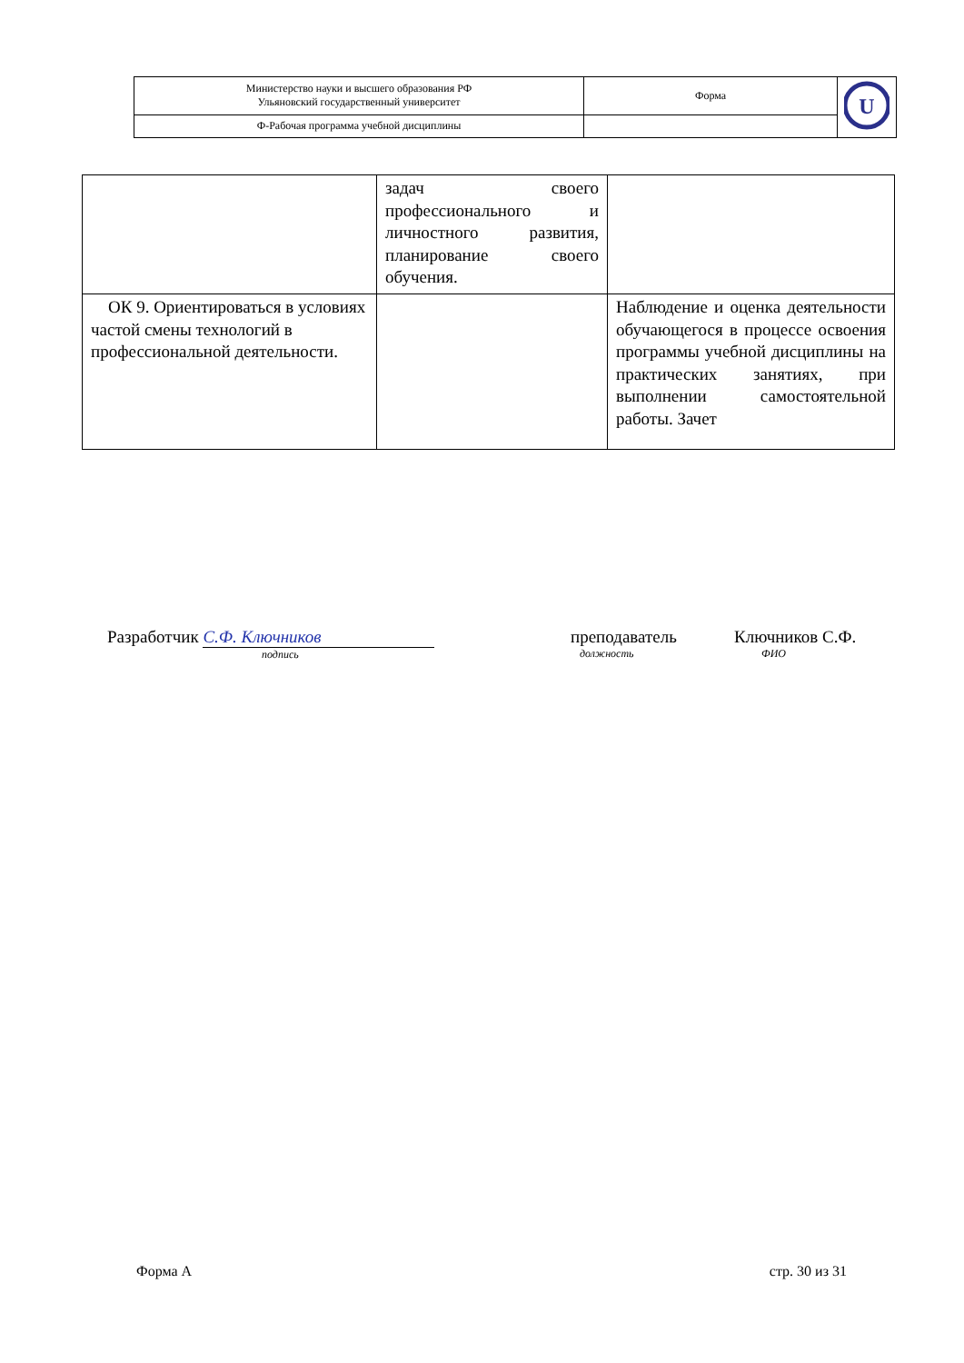| Министерство науки и высшего образования РФ Ульяновский государственный университет | Форма | U |
| Ф-Рабочая программа учебной дисциплины | | |
| | задач своего профессионального и личностного развития, планирование своего обучения. | |
| ОК 9. Ориентироваться в условиях частой смены технологий в профессиональной деятельности. | | Наблюдение и оценка деятельности обучающегося в процессе освоения программы учебной дисциплины на практических занятиях, при выполнении самостоятельной работы. Зачет |
Разработчик С.Ф. Ключников
подпись
преподаватель
должность
Ключников С.Ф.
ФИО
Форма А стр. 30 из 31